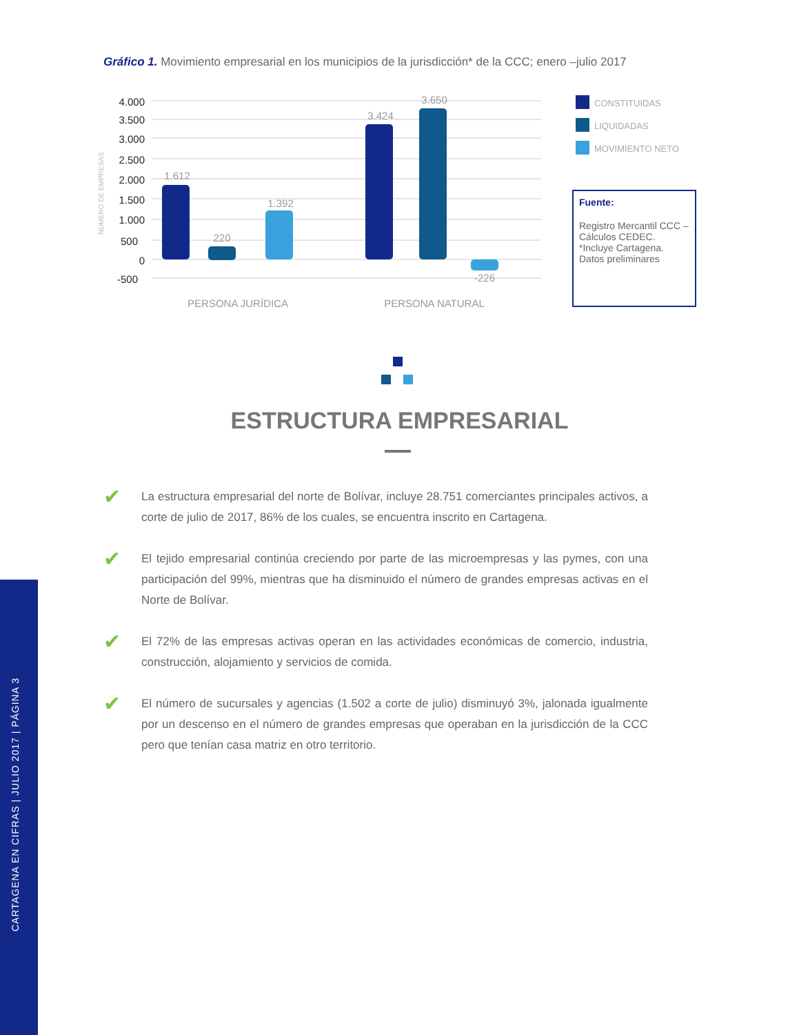Gráfico 1. Movimiento empresarial en los municipios de la jurisdicción* de la CCC; enero –julio 2017
NÚMERO DE EMPRESAS
4.000
3.500
3.000
2.500
2.000
1.500
1.000
500
0
-500
1.612
220
1.392
3.424
3.650
-226
PERSONA JURÍDICA
PERSONA NATURAL
CONSTITUIDAS
LIQUIDADAS
MOVIMIENTO NETO
Fuente:
Registro Mercantil CCC – Cálculos CEDEC. *Incluye Cartagena. Datos preliminares
ESTRUCTURA EMPRESARIAL
✔
La estructura empresarial del norte de Bolívar, incluye 28.751 comerciantes principales activos, a corte de julio de 2017, 86% de los cuales, se encuentra inscrito en Cartagena.
✔
El tejido empresarial continúa creciendo por parte de las microempresas y las pymes, con una participación del 99%, mientras que ha disminuido el número de grandes empresas activas en el Norte de Bolívar.
✔
El 72% de las empresas activas operan en las actividades económicas de comercio, industria, construcción, alojamiento y servicios de comida.
✔
El número de sucursales y agencias (1.502 a corte de julio) disminuyó 3%, jalonada igualmente por un descenso en el número de grandes empresas que operaban en la jurisdicción de la CCC pero que tenían casa matriz en otro territorio.
CARTAGENA EN CIFRAS | JULIO 2017 | PÁGINA 3